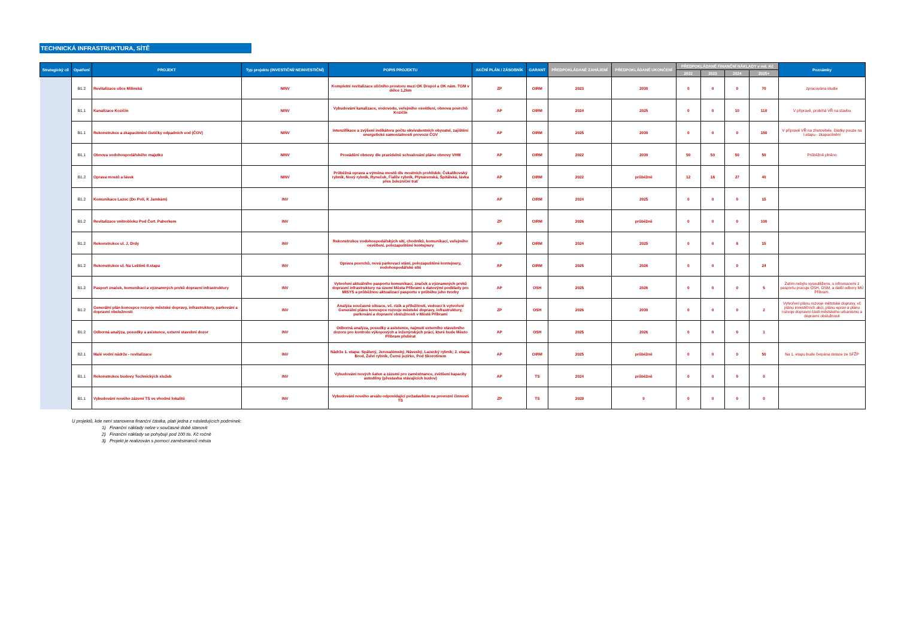TECHNICKÁ INFRASTRUKTURA, SÍTĚ
| Strategický cíl | Opatření | PROJEKT | Typ projektu (INVESTIČNÍ/ NEINVESTIČNÍ) | POPIS PROJEKTU | AKČNÍ PLÁN / ZÁSOBNÍK | GARANT | PŘEDPOKLÁDANÉ ZAHÁJENÍ | PŘEDPOKLÁDANÉ UKONČENÍ | PŘEDPOKLÁDANÉ FINANČNÍ NÁKLADY v mil. Kč | | | | Poznámky |
| --- | --- | --- | --- | --- | --- | --- | --- | --- | --- | --- | --- | --- | --- |
| | | | | | | | | | 2022 | 2023 | 2024 | 2025+ | |
| | B1.2 | Revitalizace ulice Milínská | NINV | Kompletní revitalizace uličního prostoru mezi OK Drupol a OK nám. TGM v délce 1,2km | ZP | OIRM | 2023 | 2030 | 0 | 0 | 0 | 70 | zpracována studie |
| | B1.1 | Kanalizace Kozičín | NINV | Vybudování kanalizace, vodovodu, veřejného osvětlení, obnova povrchů Kozičín | AP | OIRM | 2024 | 2025 | 0 | 0 | 10 | 110 | V přípravě, probíhá VŘ na stavbu |
| | B1.1 | Rekonstrukce a zkapacitnění čističky odpadních vod (ČOV) | NINV | Intenzifikace a zvýšení indikátoru počtu ekvivalentních obyvatel, zajištění energetické samostatnosti provozu ČOV | AP | OIRM | 2025 | 2030 | 0 | 0 | 0 | 150 | V přípravě VŘ na zhotovitele, částky pouze na I.etapu - zkapacitnění |
| | B1.1 | Obnova vodohospodářského majetku | NINV | Provádění obnovy dle pravidelně schvalování plánu obnovy VHM | AP | OIRM | 2022 | 2030 | 50 | 50 | 50 | 50 | Průběžně plněno |
| | B1.2 | Oprava mostů a lávek | NINV | Průběžná oprava a výměna mostů dle mostních prohlídek: Čekalíkovský rybník, Nový rybník, Ryneček, Fialův rybník, Plynárenská, Špitálská, lávka přes železniční trať | AP | OIRM | 2022 | průběžně | 12 | 18 | 27 | 40 | |
| | B1.2 | Komunikace Lazec (Do Polí, K Jamkám) | INV | | AP | OIRM | 2024 | 2025 | 0 | 0 | 0 | 15 | |
| | B1.2 | Revitalizace vnitrobloku Pod Čert. Pahorkem | INV | | ZP | OIRM | 2026 | průběžně | 0 | 0 | 0 | 100 | |
| | B1.2 | Rekonstrukce ul. J. Drdy | INV | Rekonstrukce vodohospodářských sítí, chodníků, komunikací, veřejného osvětlení, polozapuštěné kontejnery | AP | OIRM | 2024 | 2025 | 0 | 0 | 8 | 15 | |
| | B1.2 | Rekonstrukce ul. Na Leštině II.etapa | INV | Oprava povrchů, nová parkovací stání, polozapuštěné kontejnery, vodohospodářské sítě | AP | OIRM | 2025 | 2026 | 0 | 0 | 0 | 24 | |
| | B1.2 | Pasport značek, komunikací a významných prvků dopravní infrastruktury | INV | Vytvoření aktuálního pasportu komunikací, značek a významných prvků dopravní infrastruktury na území Města Příbrami s datovými podklady pro MISYS a průběžnou aktualizací pasportu v průběhu jeho tvorby | AP | OSH | 2025 | 2026 | 0 | 0 | 0 | 5 | Zatím nebylo vysoutěženo, s infromacemi z pasportu pracuje OSH, OSM, a další odbory MÚ Příbram. |
| | B1.2 | Generální plán koncepce rozvoje městské dopravy, infrastruktury, parkování a dopravní obslužnosti | INV | Analýza současné situace, vč. rizik a příležitostí, vedoucí k vytvoření Generální plánu koncepce rozvoje městské dopravy, infrastruktury, parkování a dopravní obslužnosti v Městě Příbrami | ZP | OSH | 2026 | 2030 | 0 | 0 | 0 | 2 | Vytvoření plánu rozvoje mětstské dopravy, vč plánu investičních akcí, plánu oprav a plánu rozvoje dopravní části městského urbanismu a dopravní obslužnosti |
| | B1.2 | Odborná analýza, posudky a asistence, externí stavební dozor | INV | Odborná analýza, posudky a asistence, najmutí externího stavebního dozoru pro kontrolu výkopových a inženýrských prácí, které bude Město Příbram přebírat | AP | OSH | 2025 | 2026 | 0 | 0 | 0 | 1 | |
| | B2.1 | Malé vodní nádrže - revitalizace | INV | Nádrže 1. etapa: Spálený, Jerusalémský, Náveský, Lazecký rybník; 2. etapa: Brod, Želví rybník, Černé jezírko, Pod Skorotínem | AP | OIRM | 2025 | průběžně | 0 | 0 | 0 | 50 | Na 1. etapu bude čerpána dotace ze SFŽP |
| | B1.1 | Rekonstrukce budovy Technických služeb | INV | Vybudování nových šaten a zázemí pro zaměstnance, zvětšení kapacity autodílny (přestavba stávajících budov) | AP | TS | 2024 | průběžně | 0 | 0 | 0 | 0 | |
| | B1.1 | Vybudování nového zázemí TS ve vhodné lokalitě | INV | Vybudování nového areálu odpovídající požadavkům na provozní činnosti TS | ZP | TS | 2029 | 0 | 0 | 0 | 0 | 0 | |
U projektů, kde není stanovena finanční částka, platí jedna z následujících podmínek:
1) Finanční náklady nelze v současné době stanovit
2) Finanční náklady se pohybují pod 100 tis. Kč ročně
3) Projekt je realizován s pomocí zaměstnanců města